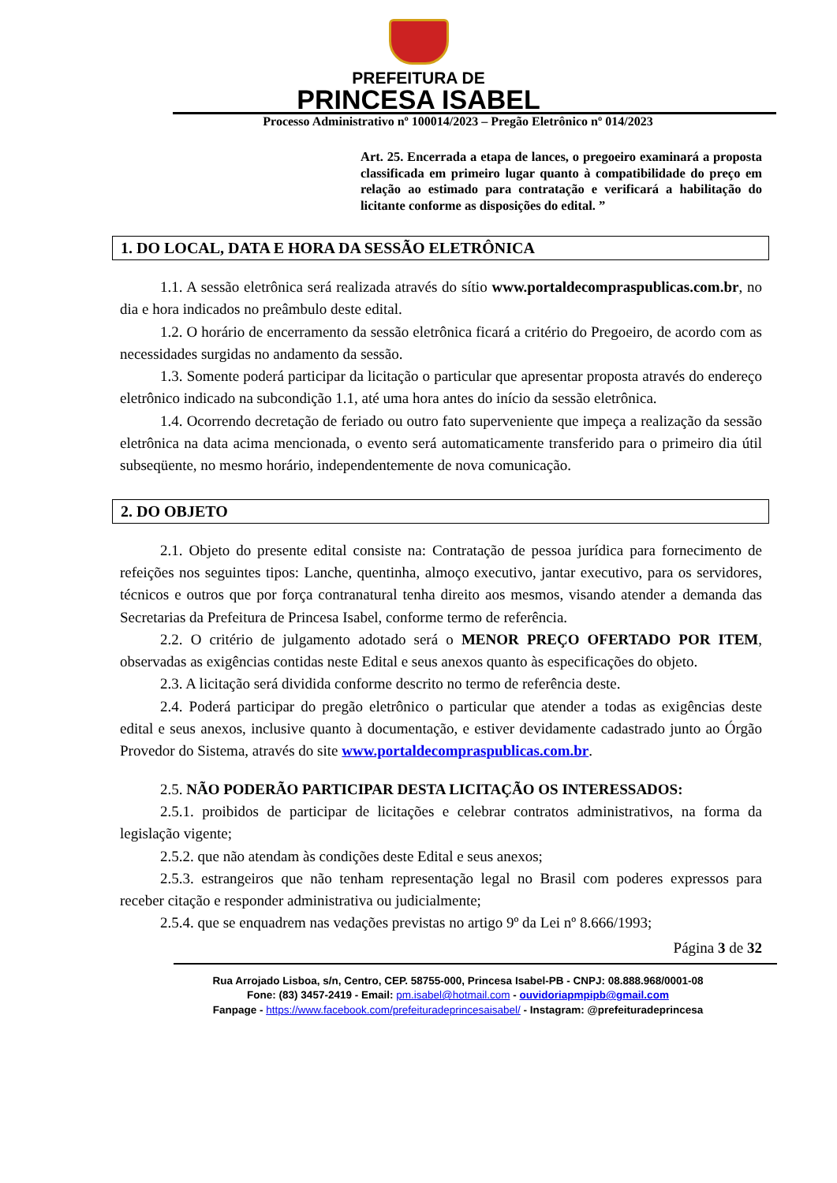PREFEITURA DE
PRINCESA ISABEL
Processo Administrativo nº 100014/2023 – Pregão Eletrônico nº 014/2023
Art. 25. Encerrada a etapa de lances, o pregoeiro examinará a proposta classificada em primeiro lugar quanto à compatibilidade do preço em relação ao estimado para contratação e verificará a habilitação do licitante conforme as disposições do edital. ”
1. DO LOCAL, DATA E HORA DA SESSÃO ELETRÔNICA
1.1. A sessão eletrônica será realizada através do sítio www.portaldecompraspublicas.com.br, no dia e hora indicados no preâmbulo deste edital.
1.2. O horário de encerramento da sessão eletrônica ficará a critério do Pregoeiro, de acordo com as necessidades surgidas no andamento da sessão.
1.3. Somente poderá participar da licitação o particular que apresentar proposta através do endereço eletrônico indicado na subcondição 1.1, até uma hora antes do início da sessão eletrônica.
1.4. Ocorrendo decretação de feriado ou outro fato superveniente que impeça a realização da sessão eletrônica na data acima mencionada, o evento será automaticamente transferido para o primeiro dia útil subseqüente, no mesmo horário, independentemente de nova comunicação.
2. DO OBJETO
2.1. Objeto do presente edital consiste na: Contratação de pessoa jurídica para fornecimento de refeições nos seguintes tipos: Lanche, quentinha, almoço executivo, jantar executivo, para os servidores, técnicos e outros que por força contranatural tenha direito aos mesmos, visando atender a demanda das Secretarias da Prefeitura de Princesa Isabel, conforme termo de referência.
2.2. O critério de julgamento adotado será o MENOR PREÇO OFERTADO POR ITEM, observadas as exigências contidas neste Edital e seus anexos quanto às especificações do objeto.
2.3. A licitação será dividida conforme descrito no termo de referência deste.
2.4. Poderá participar do pregão eletrônico o particular que atender a todas as exigências deste edital e seus anexos, inclusive quanto à documentação, e estiver devidamente cadastrado junto ao Órgão Provedor do Sistema, através do site www.portaldecompraspublicas.com.br.
2.5. NÃO PODERÃO PARTICIPAR DESTA LICITAÇÃO OS INTERESSADOS:
2.5.1. proibidos de participar de licitações e celebrar contratos administrativos, na forma da legislação vigente;
2.5.2. que não atendam às condições deste Edital e seus anexos;
2.5.3. estrangeiros que não tenham representação legal no Brasil com poderes expressos para receber citação e responder administrativa ou judicialmente;
2.5.4. que se enquadrem nas vedações previstas no artigo 9º da Lei nº 8.666/1993;
Página 3 de 32
Rua Arrojado Lisboa, s/n, Centro, CEP. 58755-000, Princesa Isabel-PB - CNPJ: 08.888.968/0001-08
Fone: (83) 3457-2419 - Email: pm.isabel@hotmail.com - ouvidoriapmpipb@gmail.com
Fanpage - https://www.facebook.com/prefeituradeprincesaisabel/ - Instagram: @prefeituradeprincesa